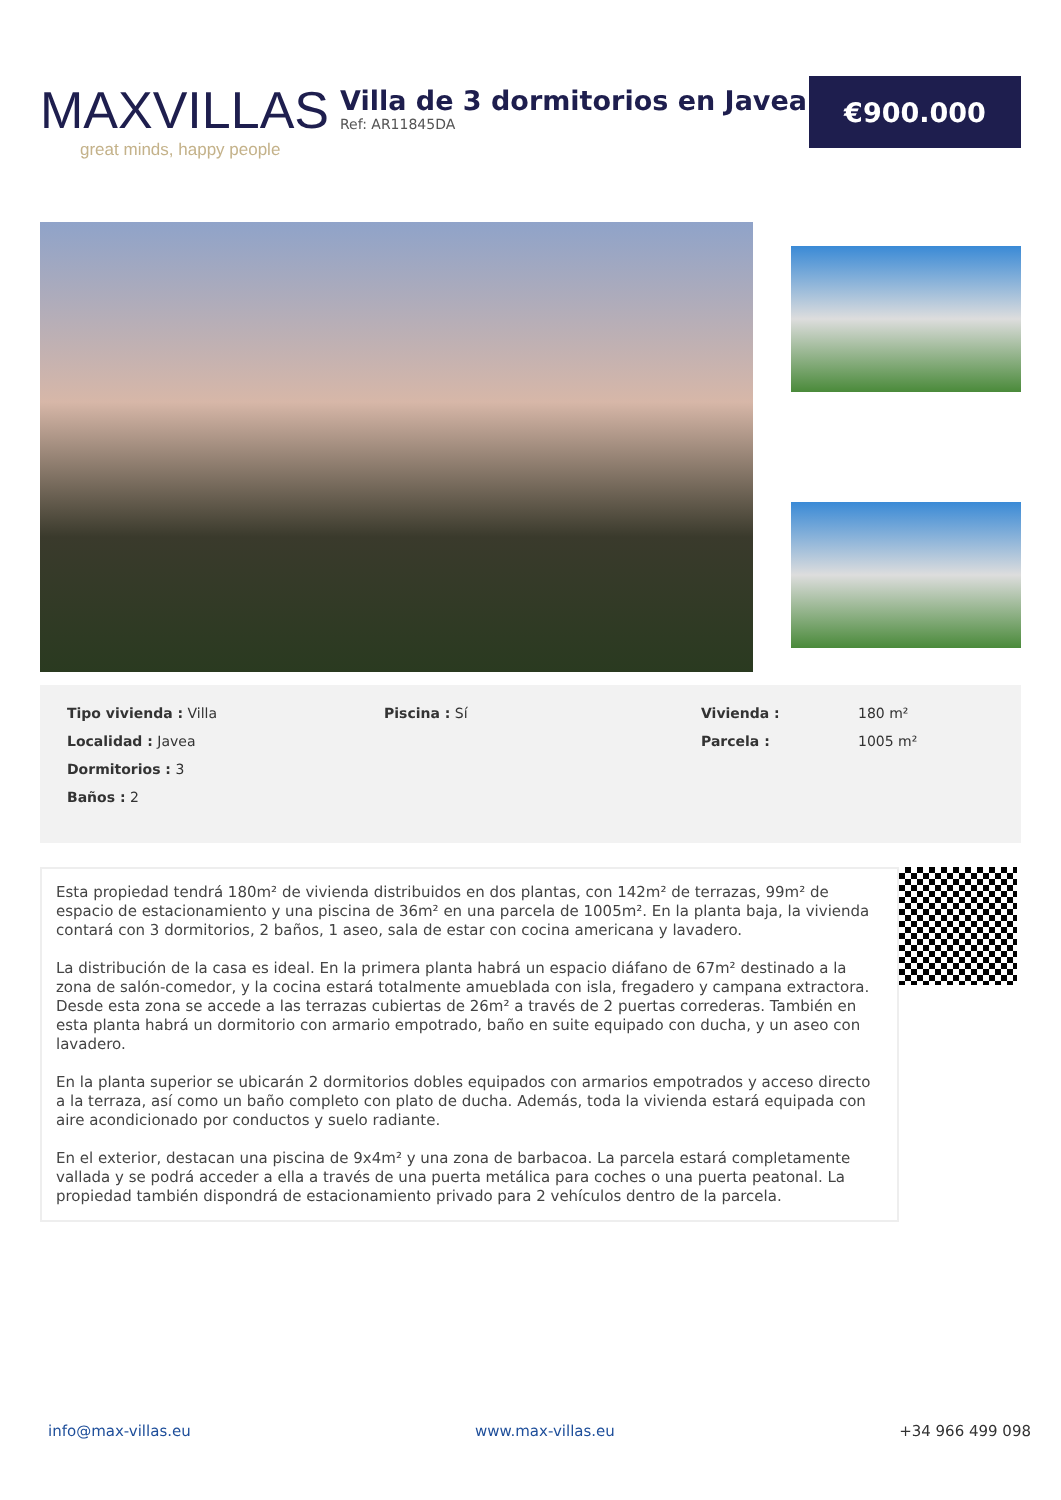MAXVILLAS
great minds, happy people
Villa de 3 dormitorios en Javea
Ref: AR11845DA
€900.000
Tipo vivienda : Villa
Piscina : Sí
Vivienda :
180 m²
Localidad : Javea
Parcela :
1005 m²
Dormitorios : 3
Baños : 2
Esta propiedad tendrá 180m² de vivienda distribuidos en dos plantas, con 142m² de terrazas, 99m² de espacio de estacionamiento y una piscina de 36m² en una parcela de 1005m². En la planta baja, la vivienda contará con 3 dormitorios, 2 baños, 1 aseo, sala de estar con cocina americana y lavadero.
La distribución de la casa es ideal. En la primera planta habrá un espacio diáfano de 67m² destinado a la zona de salón-comedor, y la cocina estará totalmente amueblada con isla, fregadero y campana extractora. Desde esta zona se accede a las terrazas cubiertas de 26m² a través de 2 puertas correderas. También en esta planta habrá un dormitorio con armario empotrado, baño en suite equipado con ducha, y un aseo con lavadero.
En la planta superior se ubicarán 2 dormitorios dobles equipados con armarios empotrados y acceso directo a la terraza, así como un baño completo con plato de ducha. Además, toda la vivienda estará equipada con aire acondicionado por conductos y suelo radiante.
En el exterior, destacan una piscina de 9x4m² y una zona de barbacoa. La parcela estará completamente vallada y se podrá acceder a ella a través de una puerta metálica para coches o una puerta peatonal. La propiedad también dispondrá de estacionamiento privado para 2 vehículos dentro de la parcela.
info@max-villas.eu www.max-villas.eu +34 966 499 098